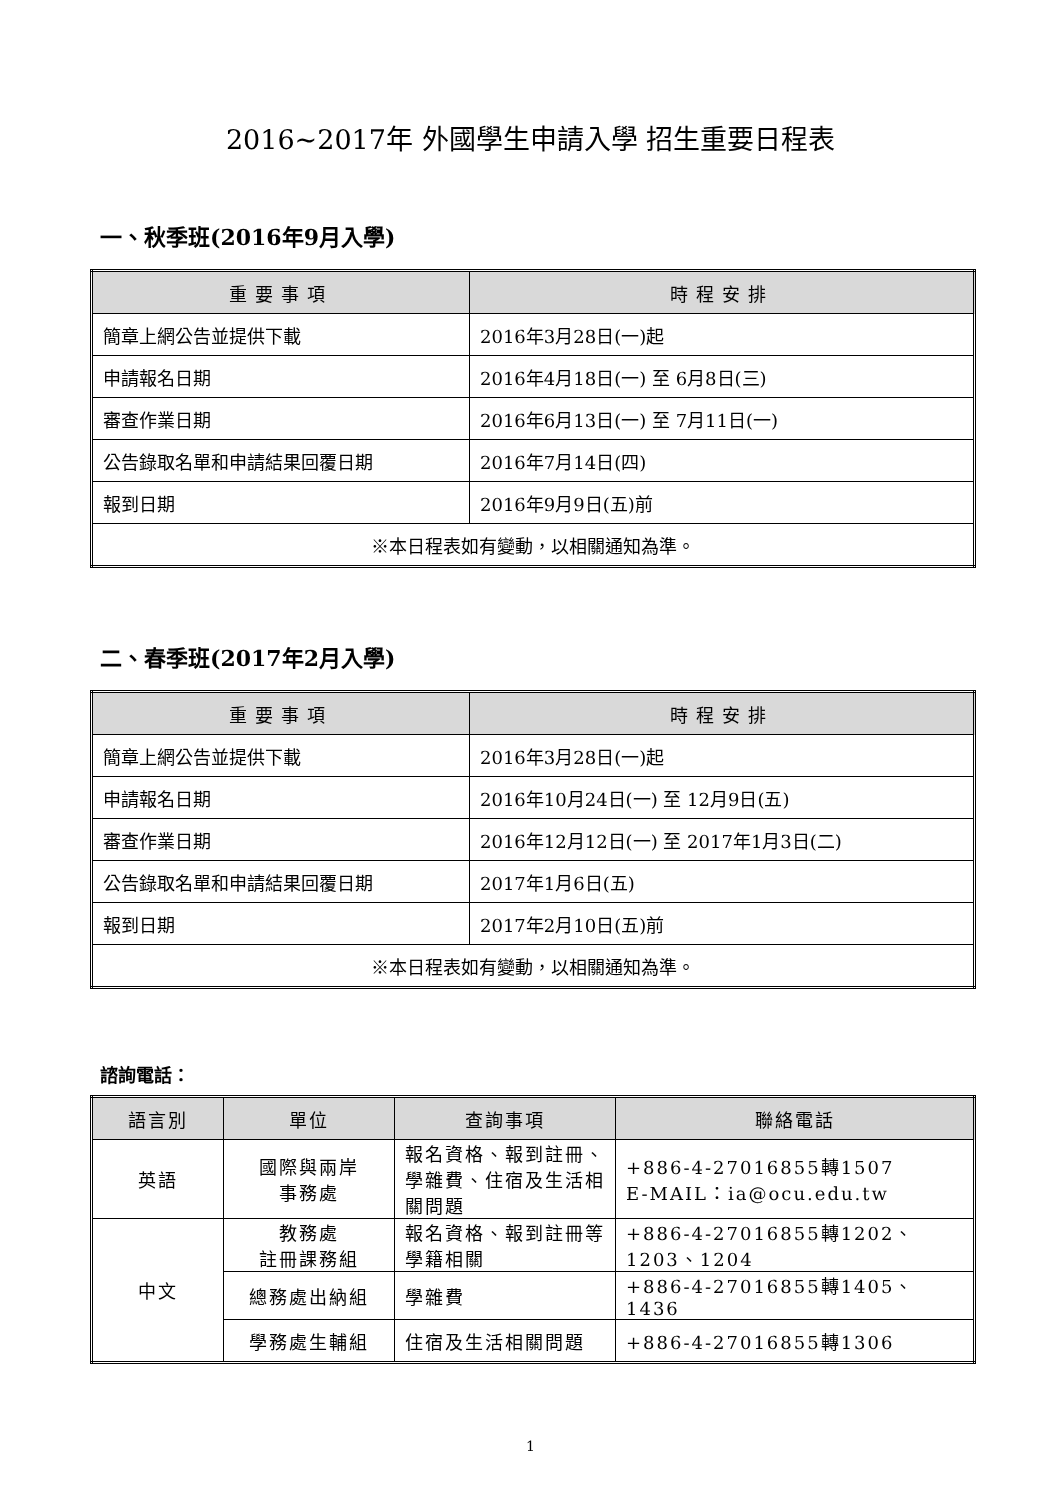2016~2017年 外國學生申請入學 招生重要日程表
一、秋季班(2016年9月入學)
| 重要事項 | 時程安排 |
| --- | --- |
| 簡章上網公告並提供下載 | 2016年3月28日(一)起 |
| 申請報名日期 | 2016年4月18日(一) 至 6月8日(三) |
| 審查作業日期 | 2016年6月13日(一) 至 7月11日(一) |
| 公告錄取名單和申請結果回覆日期 | 2016年7月14日(四) |
| 報到日期 | 2016年9月9日(五)前 |
| ※本日程表如有變動，以相關通知為準。 | |
二、春季班(2017年2月入學)
| 重要事項 | 時程安排 |
| --- | --- |
| 簡章上網公告並提供下載 | 2016年3月28日(一)起 |
| 申請報名日期 | 2016年10月24日(一) 至 12月9日(五) |
| 審查作業日期 | 2016年12月12日(一) 至 2017年1月3日(二) |
| 公告錄取名單和申請結果回覆日期 | 2017年1月6日(五) |
| 報到日期 | 2017年2月10日(五)前 |
| ※本日程表如有變動，以相關通知為準。 | |
諮詢電話：
| 語言別 | 單位 | 查詢事項 | 聯絡電話 |
| --- | --- | --- | --- |
| 英語 | 國際與兩岸 事務處 | 報名資格、報到註冊、學雜費、住宿及生活相關問題 | +886-4-27016855轉1507 E-MAIL：ia@ocu.edu.tw |
| 中文 | 教務處 註冊課務組 | 報名資格、報到註冊等學籍相關 | +886-4-27016855轉1202、1203、1204 |
| | 總務處出納組 | 學雜費 | +886-4-27016855轉1405、1436 |
| | 學務處生輔組 | 住宿及生活相關問題 | +886-4-27016855轉1306 |
1